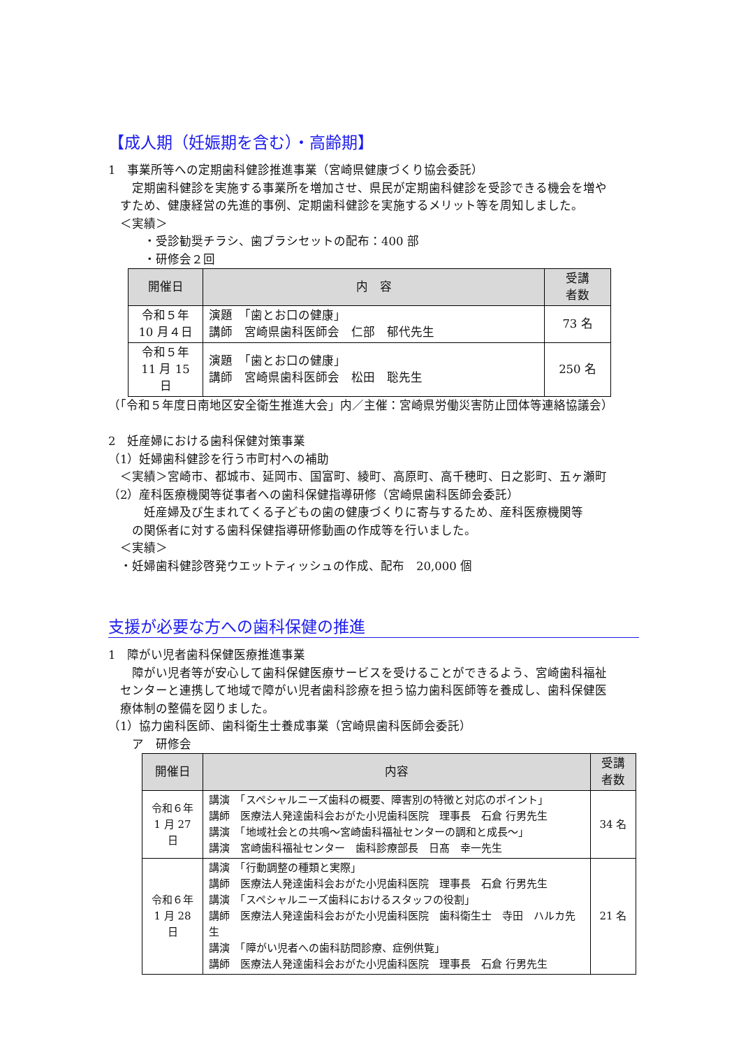【成人期（妊娠期を含む）・高齢期】
1　事業所等への定期歯科健診推進事業（宮崎県健康づくり協会委託）
　　定期歯科健診を実施する事業所を増加させ、県民が定期歯科健診を受診できる機会を増や
　すため、健康経営の先進的事例、定期歯科健診を実施するメリット等を周知しました。
　＜実績＞
　　　・受診勧奨チラシ、歯ブラシセットの配布：400 部
　　　・研修会２回
| 開催日 | 内 容 | 受講 者数 |
| --- | --- | --- |
| 令和５年 10 月４日 | 演題 「歯とお口の健康」 講師 宮崎県歯科医師会 仁部 郁代先生 | 73 名 |
| 令和５年 11 月 15 日 | 演題 「歯とお口の健康」 講師 宮崎県歯科医師会 松田 聡先生 | 250 名 |
（「令和５年度日南地区安全衛生推進大会」内／主催：宮崎県労働災害防止団体等連絡協議会）
2　妊産婦における歯科保健対策事業
（1）妊婦歯科健診を行う市町村への補助
　＜実績＞宮崎市、都城市、延岡市、国富町、綾町、高原町、高千穂町、日之影町、五ヶ瀬町
（2）産科医療機関等従事者への歯科保健指導研修（宮崎県歯科医師会委託）
　　　妊産婦及び生まれてくる子どもの歯の健康づくりに寄与するため、産科医療機関等
　　の関係者に対する歯科保健指導研修動画の作成等を行いました。
　＜実績＞
　・妊婦歯科健診啓発ウエットティッシュの作成、配布　20,000 個
支援が必要な方への歯科保健の推進
1　障がい児者歯科保健医療推進事業
　　障がい児者等が安心して歯科保健医療サービスを受けることができるよう、宮崎歯科福祉
　センターと連携して地域で障がい児者歯科診療を担う協力歯科医師等を養成し、歯科保健医
　療体制の整備を図りました。
（1）協力歯科医師、歯科衛生士養成事業（宮崎県歯科医師会委託）
　　ア　研修会
| 開催日 | 内容 | 受講 者数 |
| --- | --- | --- |
| 令和６年 1 月 27 日 | 講演 「スペシャルニーズ歯科の概要、障害別の特徴と対応のポイント」 講師 医療法人発達歯科会おがた小児歯科医院 理事長 石倉 行男先生 講演 「地域社会との共鳴～宮崎歯科福祉センターの調和と成長～」 講演 宮崎歯科福祉センター 歯科診療部長 日髙 幸一先生 | 34 名 |
| 令和６年 1 月 28 日 | 講演 「行動調整の種類と実際」 講師 医療法人発達歯科会おがた小児歯科医院 理事長 石倉 行男先生 講演 「スペシャルニーズ歯科におけるスタッフの役割」 講師 医療法人発達歯科会おがた小児歯科医院 歯科衛生士 寺田 ハルカ先生 講演 「障がい児者への歯科訪問診療、症例供覧」 講師 医療法人発達歯科会おがた小児歯科医院 理事長 石倉 行男先生 | 21 名 |